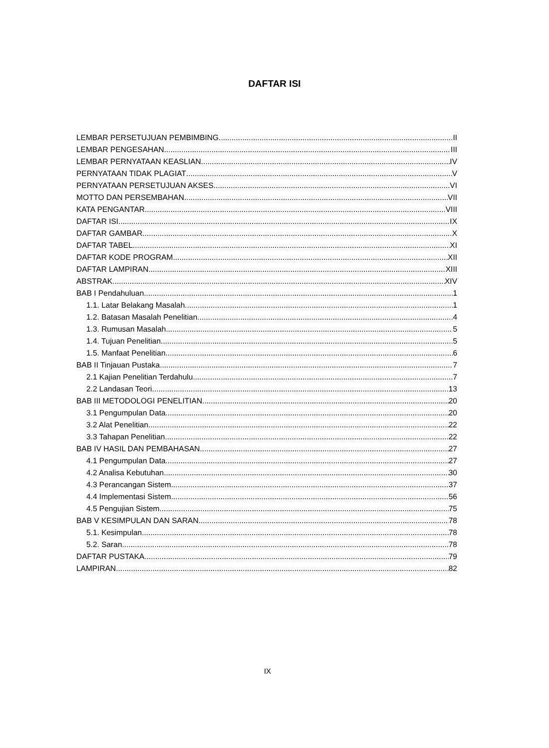DAFTAR ISI
LEMBAR PERSETUJUAN PEMBIMBING II
LEMBAR PENGESAHAN III
LEMBAR PERNYATAAN KEASLIAN IV
PERNYATAAN TIDAK PLAGIAT V
PERNYATAAN PERSETUJUAN AKSES VI
MOTTO DAN PERSEMBAHAN VII
KATA PENGANTAR VIII
DAFTAR ISI IX
DAFTAR GAMBAR X
DAFTAR TABEL XI
DAFTAR KODE PROGRAM XII
DAFTAR LAMPIRAN XIII
ABSTRAK XIV
BAB I Pendahuluan 1
1.1. Latar Belakang Masalah 1
1.2. Batasan Masalah Penelitian 4
1.3. Rumusan Masalah 5
1.4. Tujuan Penelitian 5
1.5. Manfaat Penelitian 6
BAB II Tinjauan Pustaka 7
2.1 Kajian Penelitian Terdahulu 7
2.2 Landasan Teori 13
BAB III METODOLOGI PENELITIAN 20
3.1 Pengumpulan Data 20
3.2 Alat Penelitian 22
3.3 Tahapan Penelitian 22
BAB IV HASIL DAN PEMBAHASAN 27
4.1 Pengumpulan Data 27
4.2 Analisa Kebutuhan 30
4.3 Perancangan Sistem 37
4.4 Implementasi Sistem 56
4.5 Pengujian Sistem 75
BAB V KESIMPULAN DAN SARAN 78
5.1. Kesimpulan 78
5.2. Saran 78
DAFTAR PUSTAKA 79
LAMPIRAN 82
IX